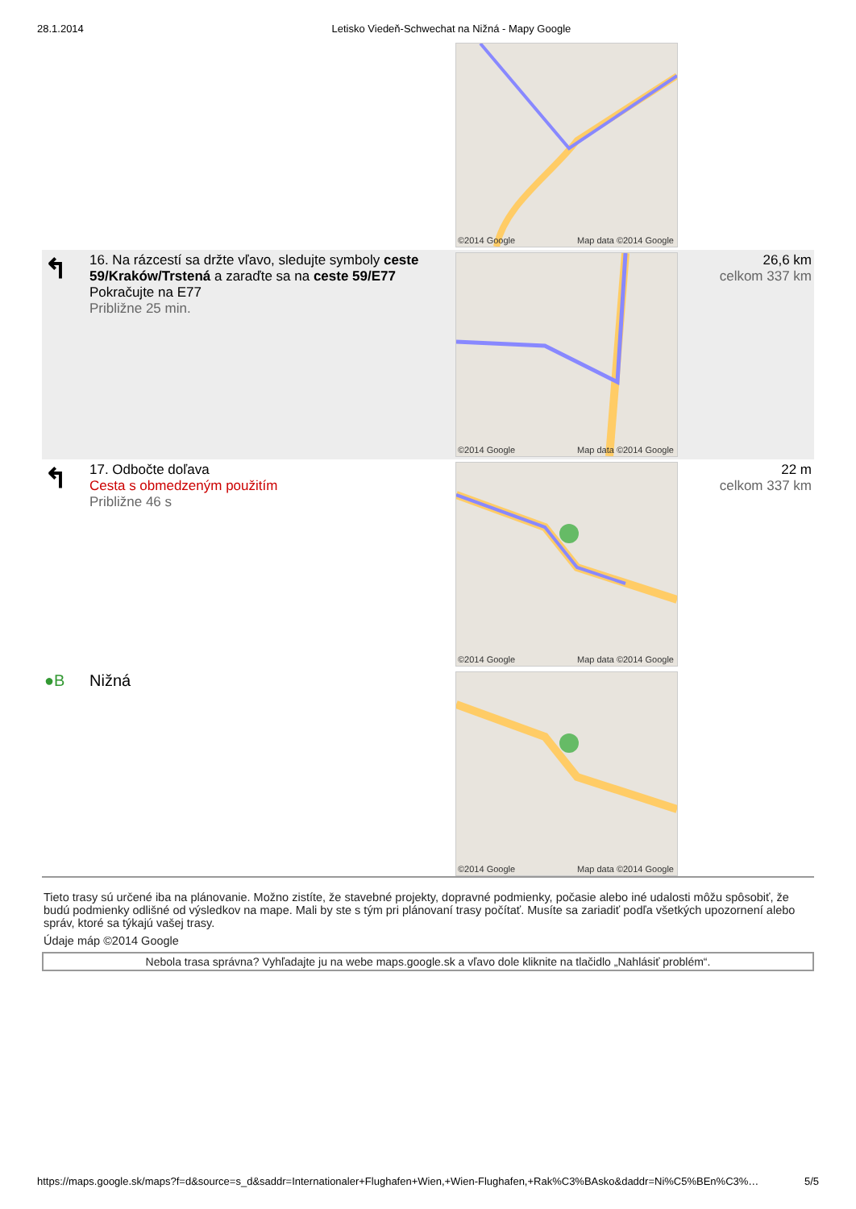28.1.2014 Letisko Viedeň-Schwechat na Nižná - Mapy Google
| | | ©2014 Google Map data ©2014 Google | |
| ↰ | 16. Na rázcestí sa držte vľavo, sledujte symboly ceste 59/Kraków/Trstená a zaraďte sa na ceste 59/E77 Pokračujte na E77 Približne 25 min. | ©2014 Google Map data ©2014 Google | 26,6 km celkom 337 km |
| ↰ | 17. Odbočte doľava Cesta s obmedzeným použitím Približne 46 s | ©2014 Google Map data ©2014 Google | 22 m celkom 337 km |
| ●B | Nižná | ©2014 Google Map data ©2014 Google | |
Tieto trasy sú určené iba na plánovanie. Možno zistíte, že stavebné projekty, dopravné podmienky, počasie alebo iné udalosti môžu spôsobiť, že budú podmienky odlišné od výsledkov na mape. Mali by ste s tým pri plánovaní trasy počítať. Musíte sa zariadiť podľa všetkých upozornení alebo správ, ktoré sa týkajú vašej trasy.
Údaje máp ©2014 Google
Nebola trasa správna? Vyhľadajte ju na webe maps.google.sk a vľavo dole kliknite na tlačidlo „Nahlásiť problém“.
https://maps.google.sk/maps?f=d&source=s_d&saddr=Internationaler+Flughafen+Wien,+Wien-Flughafen,+Rak%C3%BAsko&daddr=Ni%C5%BEn%C3%…
5/5